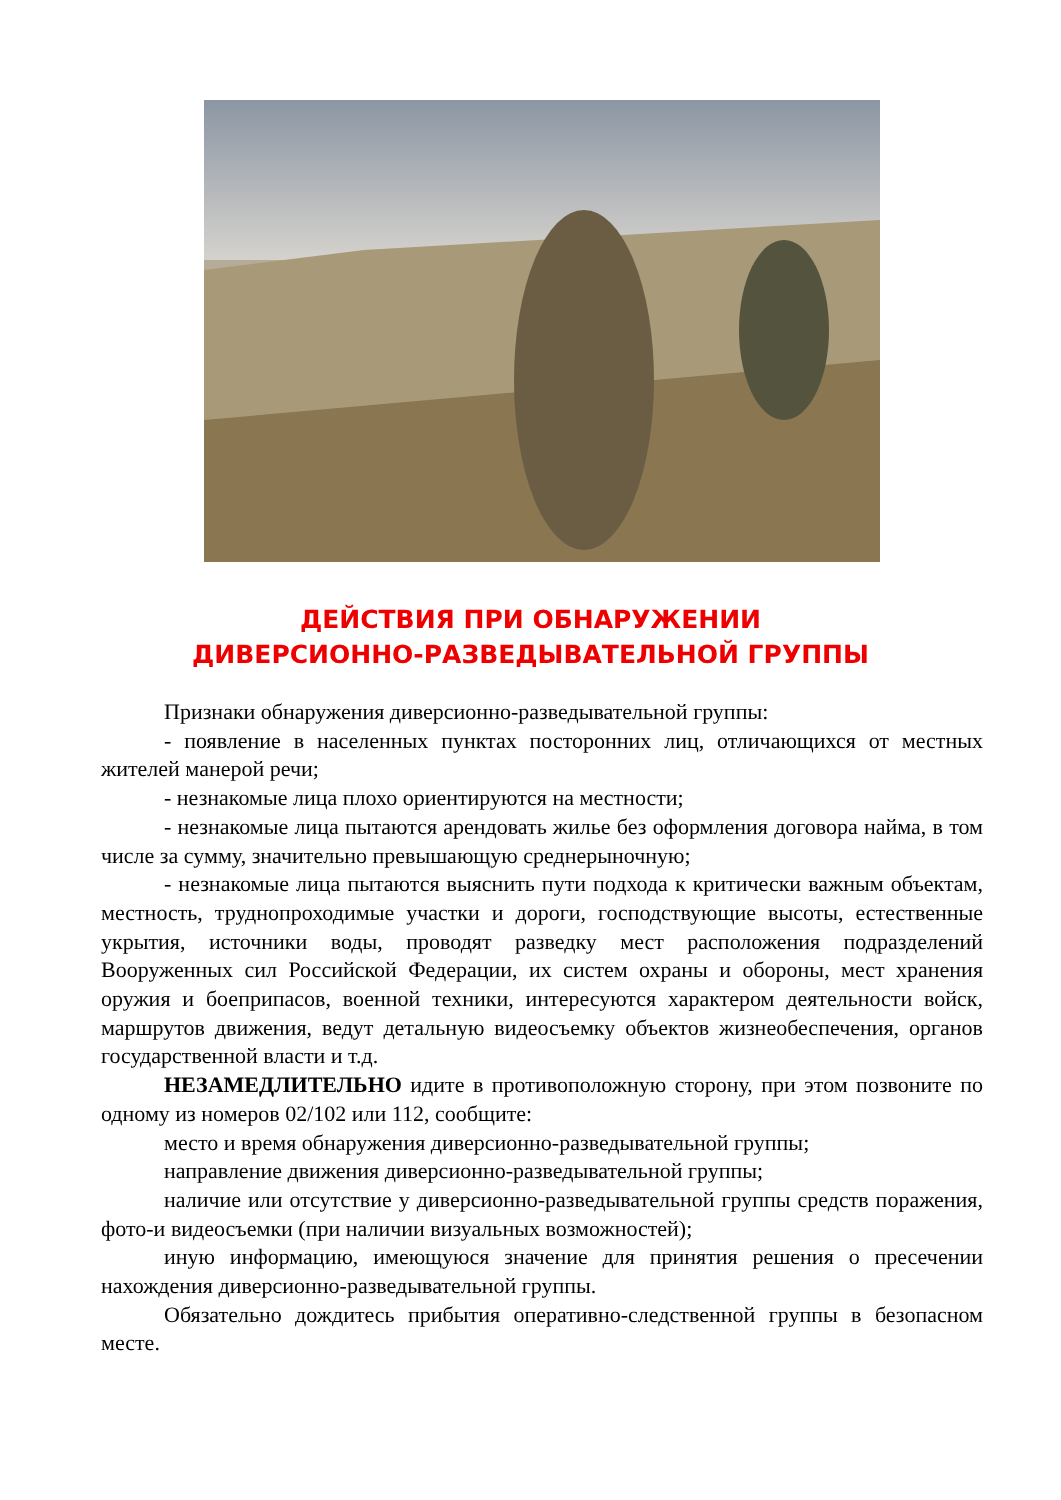ДЕЙСТВИЯ ПРИ ОБНАРУЖЕНИИ
ДИВЕРСИОННО-РАЗВЕДЫВАТЕЛЬНОЙ ГРУППЫ
Признаки обнаружения диверсионно-разведывательной группы:
- появление в населенных пунктах посторонних лиц, отличающихся от местных жителей манерой речи;
- незнакомые лица плохо ориентируются на местности;
- незнакомые лица пытаются арендовать жилье без оформления договора найма, в том числе за сумму, значительно превышающую среднерыночную;
- незнакомые лица пытаются выяснить пути подхода к критически важным объектам, местность, труднопроходимые участки и дороги, господствующие высоты, естественные укрытия, источники воды, проводят разведку мест расположения подразделений Вооруженных сил Российской Федерации, их систем охраны и обороны, мест хранения оружия и боеприпасов, военной техники, интересуются характером деятельности войск, маршрутов движения, ведут детальную видеосъемку объектов жизнеобеспечения, органов государственной власти и т.д.
НЕЗАМЕДЛИТЕЛЬНО идите в противоположную сторону, при этом позвоните по одному из номеров 02/102 или 112, сообщите:
место и время обнаружения диверсионно-разведывательной группы;
направление движения диверсионно-разведывательной группы;
наличие или отсутствие у диверсионно-разведывательной группы средств поражения, фото-и видеосъемки (при наличии визуальных возможностей);
иную информацию, имеющуюся значение для принятия решения о пресечении нахождения диверсионно-разведывательной группы.
Обязательно дождитесь прибытия оперативно-следственной группы в безопасном месте.